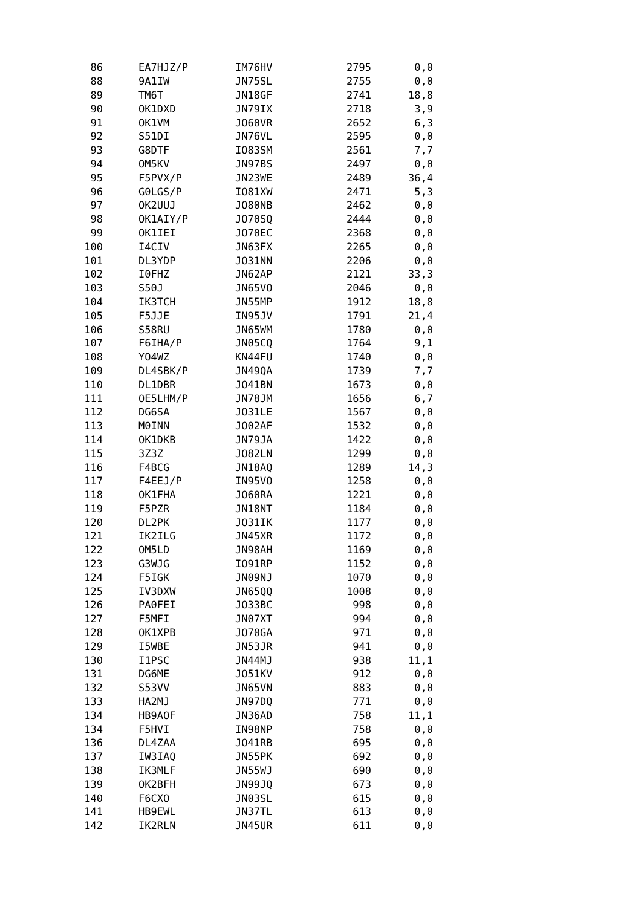| 86 | EA7HJZ/P | IM76HV | 2795 | 0,0 |
| 88 | 9A1IW | JN75SL | 2755 | 0,0 |
| 89 | TM6T | JN18GF | 2741 | 18,8 |
| 90 | OK1DXD | JN79IX | 2718 | 3,9 |
| 91 | OK1VM | JO60VR | 2652 | 6,3 |
| 92 | S51DI | JN76VL | 2595 | 0,0 |
| 93 | G8DTF | IO83SM | 2561 | 7,7 |
| 94 | OM5KV | JN97BS | 2497 | 0,0 |
| 95 | F5PVX/P | JN23WE | 2489 | 36,4 |
| 96 | G0LGS/P | IO81XW | 2471 | 5,3 |
| 97 | OK2UUJ | JO80NB | 2462 | 0,0 |
| 98 | OK1AIY/P | JO70SQ | 2444 | 0,0 |
| 99 | OK1IEI | JO70EC | 2368 | 0,0 |
| 100 | I4CIV | JN63FX | 2265 | 0,0 |
| 101 | DL3YDP | JO31NN | 2206 | 0,0 |
| 102 | I0FHZ | JN62AP | 2121 | 33,3 |
| 103 | S50J | JN65VO | 2046 | 0,0 |
| 104 | IK3TCH | JN55MP | 1912 | 18,8 |
| 105 | F5JJE | IN95JV | 1791 | 21,4 |
| 106 | S58RU | JN65WM | 1780 | 0,0 |
| 107 | F6IHA/P | JN05CQ | 1764 | 9,1 |
| 108 | YO4WZ | KN44FU | 1740 | 0,0 |
| 109 | DL4SBK/P | JN49QA | 1739 | 7,7 |
| 110 | DL1DBR | JO41BN | 1673 | 0,0 |
| 111 | OE5LHM/P | JN78JM | 1656 | 6,7 |
| 112 | DG6SA | JO31LE | 1567 | 0,0 |
| 113 | M0INN | JO02AF | 1532 | 0,0 |
| 114 | OK1DKB | JN79JA | 1422 | 0,0 |
| 115 | 3Z3Z | JO82LN | 1299 | 0,0 |
| 116 | F4BCG | JN18AQ | 1289 | 14,3 |
| 117 | F4EEJ/P | IN95VO | 1258 | 0,0 |
| 118 | OK1FHA | JO60RA | 1221 | 0,0 |
| 119 | F5PZR | JN18NT | 1184 | 0,0 |
| 120 | DL2PK | JO31IK | 1177 | 0,0 |
| 121 | IK2ILG | JN45XR | 1172 | 0,0 |
| 122 | OM5LD | JN98AH | 1169 | 0,0 |
| 123 | G3WJG | IO91RP | 1152 | 0,0 |
| 124 | F5IGK | JN09NJ | 1070 | 0,0 |
| 125 | IV3DXW | JN65QQ | 1008 | 0,0 |
| 126 | PA0FEI | JO33BC | 998 | 0,0 |
| 127 | F5MFI | JN07XT | 994 | 0,0 |
| 128 | OK1XPB | JO70GA | 971 | 0,0 |
| 129 | I5WBE | JN53JR | 941 | 0,0 |
| 130 | I1PSC | JN44MJ | 938 | 11,1 |
| 131 | DG6ME | JO51KV | 912 | 0,0 |
| 132 | S53VV | JN65VN | 883 | 0,0 |
| 133 | HA2MJ | JN97DQ | 771 | 0,0 |
| 134 | HB9AOF | JN36AD | 758 | 11,1 |
| 134 | F5HVI | IN98NP | 758 | 0,0 |
| 136 | DL4ZAA | JO41RB | 695 | 0,0 |
| 137 | IW3IAQ | JN55PK | 692 | 0,0 |
| 138 | IK3MLF | JN55WJ | 690 | 0,0 |
| 139 | OK2BFH | JN99JQ | 673 | 0,0 |
| 140 | F6CXO | JN03SL | 615 | 0,0 |
| 141 | HB9EWL | JN37TL | 613 | 0,0 |
| 142 | IK2RLN | JN45UR | 611 | 0,0 |